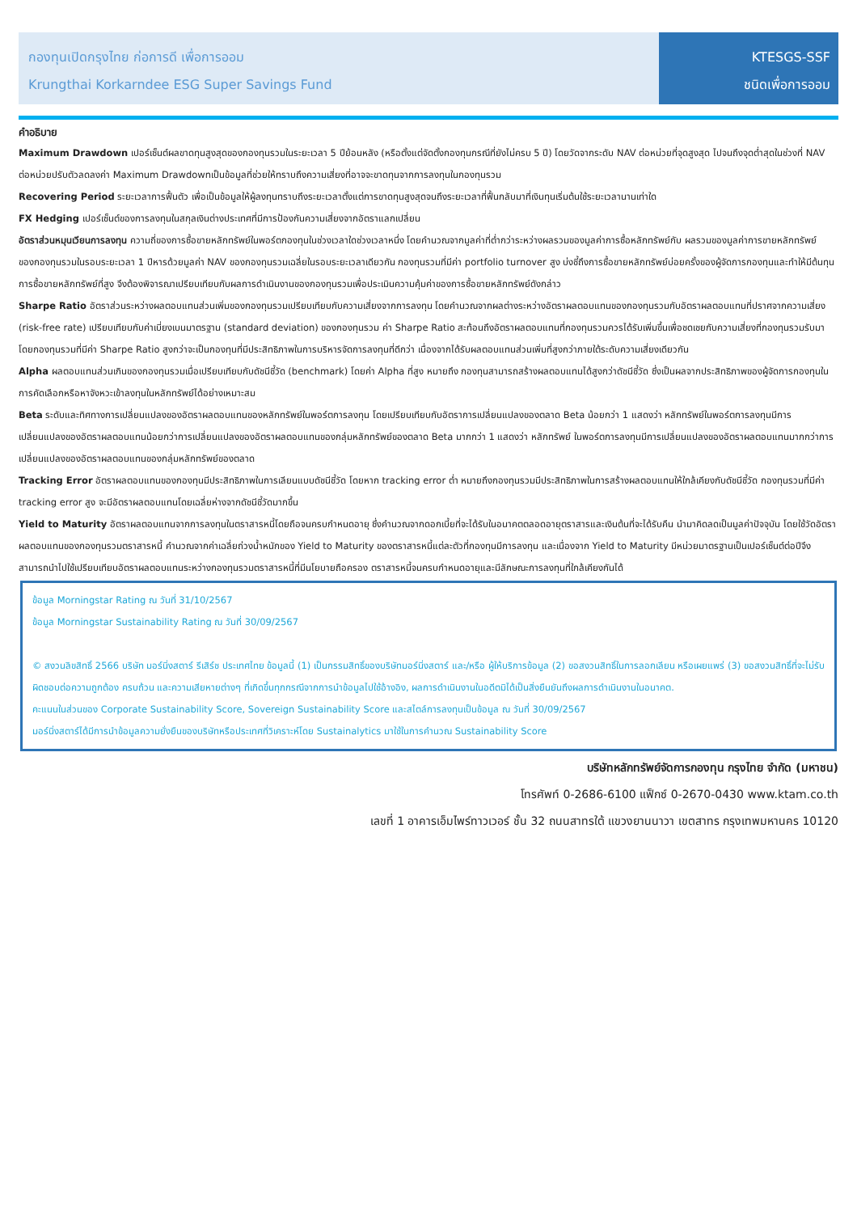กองทุนเปิดกรุงไทย ก่อการดี เพื่อการออม
Krungthai Korkarndee ESG Super Savings Fund
KTESGS-SSF
ชนิดเพื่อการออม
คำอธิบาย
Maximum Drawdown เปอร์เซ็นต์ผลขาดทุนสูงสุดของกองทุนรวมในระยะเวลา 5 ปีย้อนหลัง (หรือตั้งแต่จัดตั้งกองทุนกรณีที่ยังไม่ครบ 5 ปี) โดยวัดจากระดับ NAV ต่อหน่วยที่จุดสูงสุด ไปจนถึงจุดต่ำสุดในช่วงที่ NAV ต่อหน่วยปรับตัวลดลงค่า Maximum Drawdownเป็นข้อมูลที่ช่วยให้ทราบถึงความเสี่ยงที่อาจจะขาดทุนจากการลงทุนในกองทุนรวม
Recovering Period ระยะเวลาการฟื้นตัว เพื่อเป็นข้อมูลให้ผู้ลงทุนทราบถึงระยะเวลาตั้งแต่การขาดทุนสูงสุดจนถึงระยะเวลาที่ฟื้นกลับมาที่เงินทุนเริ่มต้นใช้ระยะเวลานานเท่าใด
FX Hedging เปอร์เซ็นต์ของการลงทุนในสกุลเงินต่างประเทศที่มีการป้องกันความเสี่ยงจากอัตราแลกเปลี่ยน
อัตราส่วนหมุนเวียนการลงทุน ความถี่ของการซื้อขายหลักทรัพย์ในพอร์ตกองทุนในช่วงเวลาใดช่วงเวลาหนึ่ง โดยคำนวณจากมูลค่าที่ต่ำกว่าระหว่างผลรวมของมูลค่าการซื้อหลักทรัพย์กับ ผลรวมของมูลค่าการขายหลักทรัพย์ของกองทุนรวมในรอบระยะเวลา 1 ปีหารด้วยมูลค่า NAV ของกองทุนรวมเฉลี่ยในรอบระยะเวลาเดียวกัน กองทุนรวมที่มีค่า portfolio turnover สูง บ่งชี้ถึงการซื้อขายหลักทรัพย์บ่อยครั้งของผู้จัดการกองทุนและทำให้มีต้นทุนการซื้อขายหลักทรัพย์ที่สูง จึงต้องพิจารณาเปรียบเทียบกับผลการดำเนินงานของกองทุนรวมเพื่อประเมินความคุ้มค่าของการซื้อขายหลักทรัพย์ดังกล่าว
Sharpe Ratio อัตราส่วนระหว่างผลตอบแทนส่วนเพิ่มของกองทุนรวมเปรียบเทียบกับความเสี่ยงจากการลงทุน โดยคำนวณจากผลต่างระหว่างอัตราผลตอบแทนของกองทุนรวมกับอัตราผลตอบแทนที่ปราศจากความเสี่ยง (risk-free rate) เปรียบเทียบกับค่าเบี่ยงเบนมาตรฐาน (standard deviation) ของกองทุนรวม ค่า Sharpe Ratio สะท้อนถึงอัตราผลตอบแทนที่กองทุนรวมควรได้รับเพิ่มขึ้นเพื่อชดเชยกับความเสี่ยงที่กองทุนรวมรับมา โดยกองทุนรวมที่มีค่า Sharpe Ratio สูงกว่าจะเป็นกองทุนที่มีประสิทธิภาพในการบริหารจัดการลงทุนที่ดีกว่า เนื่องจากได้รับผลตอบแทนส่วนเพิ่มที่สูงกว่าภายใต้ระดับความเสี่ยงเดียวกัน
Alpha ผลตอบแทนส่วนเกินของกองทุนรวมเมื่อเปรียบเทียบกับดัชนีชี้วัด (benchmark) โดยค่า Alpha ที่สูง หมายถึง กองทุนสามารถสร้างผลตอบแทนได้สูงกว่าดัชนีชี้วัด ซึ่งเป็นผลจากประสิทธิภาพของผู้จัดการกองทุนในการคัดเลือกหรือหาจังหวะเข้าลงทุนในหลักทรัพย์ได้อย่างเหมาะสม
Beta ระดับและทิศทางการเปลี่ยนแปลงของอัตราผลตอบแทนของหลักทรัพย์ในพอร์ตการลงทุน โดยเปรียบเทียบกับอัตราการเปลี่ยนแปลงของตลาด Beta น้อยกว่า 1 แสดงว่า หลักทรัพย์ในพอร์ตการลงทุนมีการเปลี่ยนแปลงของอัตราผลตอบแทนน้อยกว่าการเปลี่ยนแปลงของอัตราผลตอบแทนของกลุ่มหลักทรัพย์ของตลาด Beta มากกว่า 1 แสดงว่า หลักทรัพย์ ในพอร์ตการลงทุนมีการเปลี่ยนแปลงของอัตราผลตอบแทนมากกว่าการเปลี่ยนแปลงของอัตราผลตอบแทนของกลุ่มหลักทรัพย์ของตลาด
Tracking Error อัตราผลตอบแทนของกองทุนมีประสิทธิภาพในการเลียนแบบดัชนีชี้วัด โดยหาก tracking error ต่ำ หมายถึงกองทุนรวมมีประสิทธิภาพในการสร้างผลตอบแทนให้ใกล้เคียงกับดัชนีชี้วัด กองทุนรวมที่มีค่า tracking error สูง จะมีอัตราผลตอบแทนโดยเฉลี่ยห่างจากดัชนีชี้วัดมากขึ้น
Yield to Maturity อัตราผลตอบแทนจากการลงทุนในตราสารหนี้โดยถือจนครบกำหนดอายุ ซึ่งคำนวณจากดอกเบี้ยที่จะได้รับในอนาคตตลอดอายุตราสารและเงินต้นที่จะได้รับคืน นำมาคิดลดเป็นมูลค่าปัจจุบัน โดยใช้วัดอัตราผลตอบแทนของกองทุนรวมตราสารหนี้ คำนวณจากค่าเฉลี่ยถ่วงน้ำหนักของ Yield to Maturity ของตราสารหนี้แต่ละตัวที่กองทุนมีการลงทุน และเนื่องจาก Yield to Maturity มีหน่วยมาตรฐานเป็นเปอร์เซ็นต์ต่อปีจึงสามารถนำไปใช้เปรียบเทียบอัตราผลตอบแทนระหว่างกองทุนรวมตราสารหนี้ที่มีนโยบายถือครอง ตราสารหนี้จนครบกำหนดอายุและมีลักษณะการลงทุนที่ใกล้เคียงกันได้
ข้อมูล Morningstar Rating ณ วันที่ 31/10/2567
ข้อมูล Morningstar Sustainability Rating ณ วันที่ 30/09/2567
© สงวนลิขสิทธิ์ 2566 บริษัท มอร์นิ่งสตาร์ รีเสิร์ช ประเทศไทย ข้อมูลนี้ (1) เป็นกรรมสิทธิ์ของบริษัทมอร์นิ่งสตาร์ และ/หรือ ผู้ให้บริการข้อมูล (2) ขอสงวนสิทธิ์ในการลอกเลียน หรือเผยแพร่ (3) ขอสงวนสิทธิ์ที่จะไม่รับผิดชอบต่อความถูกต้อง ครบถ้วน และความเสียหายต่างๆ ที่เกิดขึ้นทุกกรณีจากการนำข้อมูลไปใช้อ้างอิง, ผลการดำเนินงานในอดีตมิได้เป็นสิ่งยืนยันถึงผลการดำเนินงานในอนาคต.
คะแนนในส่วนของ Corporate Sustainability Score, Sovereign Sustainability Score และสไตล์การลงทุนเป็นข้อมูล ณ วันที่ 30/09/2567
มอร์นิ่งสตาร์ได้มีการนำข้อมูลความยั่งยืนของบริษัทหรือประเทศที่วิเคราะห์โดย Sustainalytics มาใช้ในการคำนวณ Sustainability Score
บริษัทหลักทรัพย์จัดการกองทุน กรุงไทย จำกัด (มหาชน)
โทรศัพท์ 0-2686-6100 แฟ็กซ์ 0-2670-0430 www.ktam.co.th
เลขที่ 1 อาคารเอ็มไพร์ทาวเวอร์ ชั้น 32 ถนนสาทรใต้ แขวงยานนาวา เขตสาทร กรุงเทพมหานคร 10120